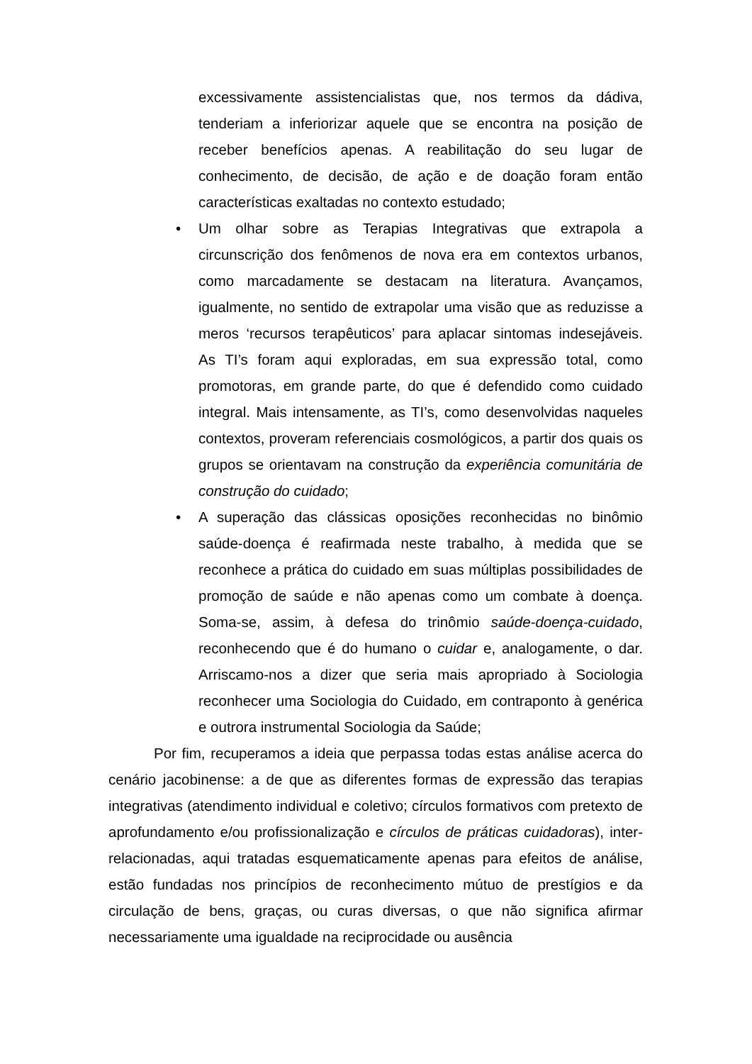excessivamente assistencialistas que, nos termos da dádiva, tenderiam a inferiorizar aquele que se encontra na posição de receber benefícios apenas. A reabilitação do seu lugar de conhecimento, de decisão, de ação e de doação foram então características exaltadas no contexto estudado;
• Um olhar sobre as Terapias Integrativas que extrapola a circunscrição dos fenômenos de nova era em contextos urbanos, como marcadamente se destacam na literatura. Avançamos, igualmente, no sentido de extrapolar uma visão que as reduzisse a meros ‘recursos terapêuticos’ para aplacar sintomas indesejáveis. As TI’s foram aqui exploradas, em sua expressão total, como promotoras, em grande parte, do que é defendido como cuidado integral. Mais intensamente, as TI’s, como desenvolvidas naqueles contextos, proveram referenciais cosmológicos, a partir dos quais os grupos se orientavam na construção da experiência comunitária de construção do cuidado;
• A superação das clássicas oposições reconhecidas no binômio saúde-doença é reafirmada neste trabalho, à medida que se reconhece a prática do cuidado em suas múltiplas possibilidades de promoção de saúde e não apenas como um combate à doença. Soma-se, assim, à defesa do trinômio saúde-doença-cuidado, reconhecendo que é do humano o cuidar e, analogamente, o dar. Arriscamo-nos a dizer que seria mais apropriado à Sociologia reconhecer uma Sociologia do Cuidado, em contraponto à genérica e outrora instrumental Sociologia da Saúde;
Por fim, recuperamos a ideia que perpassa todas estas análise acerca do cenário jacobinense: a de que as diferentes formas de expressão das terapias integrativas (atendimento individual e coletivo; círculos formativos com pretexto de aprofundamento e/ou profissionalização e círculos de práticas cuidadoras), inter-relacionadas, aqui tratadas esquematicamente apenas para efeitos de análise, estão fundadas nos princípios de reconhecimento mútuo de prestígios e da circulação de bens, graças, ou curas diversas, o que não significa afirmar necessariamente uma igualdade na reciprocidade ou ausência